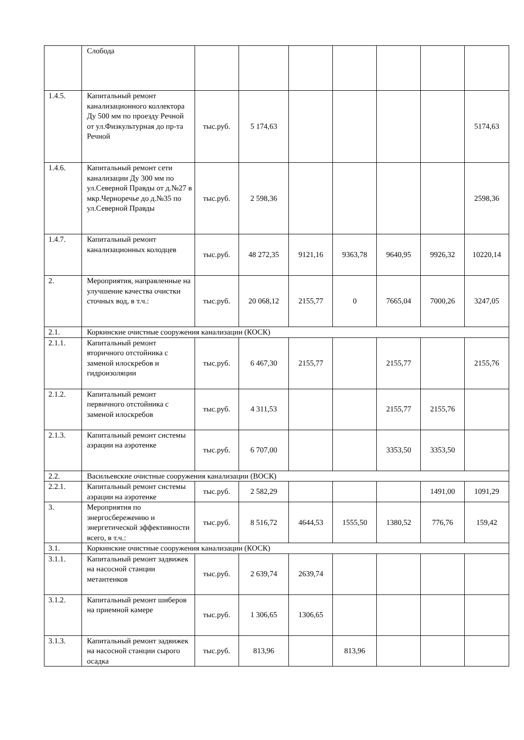| | Слобода | | | | | | | |
| 1.4.5. | Капитальный ремонт канализационного коллектора Ду 500 мм по проезду Речной от ул.Физкультурная до пр-та Речной | тыс.руб. | 5 174,63 | | | | | 5174,63 |
| 1.4.6. | Капитальный ремонт сети канализации Ду 300 мм по ул.Северной Правды от д.№27 в мкр.Черноречье до д.№35 по ул.Северной Правды | тыс.руб. | 2 598,36 | | | | | 2598,36 |
| 1.4.7. | Капитальный ремонт канализационных колодцев | тыс.руб. | 48 272,35 | 9121,16 | 9363,78 | 9640,95 | 9926,32 | 10220,14 |
| 2. | Мероприятия, направленные на улучшение качества очистки сточных вод, в т.ч.: | тыс.руб. | 20 068,12 | 2155,77 | 0 | 7665,04 | 7000,26 | 3247,05 |
| 2.1. | Коркинские очистные сооружения канализации (КОСК) | | | | | | | |
| 2.1.1. | Капитальный ремонт вторичного отстойника с заменой илоскребов и гидроизоляции | тыс.руб. | 6 467,30 | 2155,77 | | 2155,77 | | 2155,76 |
| 2.1.2. | Капитальный ремонт первичного отстойника с заменой илоскребов | тыс.руб. | 4 311,53 | | | 2155,77 | 2155,76 | |
| 2.1.3. | Капитальный ремонт системы аэрации на аэротенке | тыс.руб. | 6 707,00 | | | 3353,50 | 3353,50 | |
| 2.2. | Васильевские очистные сооружения канализации (ВОСК) | | | | | | | |
| 2.2.1. | Капитальный ремонт системы аэрации на аэротенке | тыс.руб. | 2 582,29 | | | | 1491,00 | 1091,29 |
| 3. | Мероприятия по энергосбережению и энергетической эффективности всего, в т.ч.: | тыс.руб. | 8 516,72 | 4644,53 | 1555,50 | 1380,52 | 776,76 | 159,42 |
| 3.1. | Коркинские очистные сооружения канализации (КОСК) | | | | | | | |
| 3.1.1. | Капитальный ремонт задвижек на насосной станции метантенков | тыс.руб. | 2 639,74 | 2639,74 | | | | |
| 3.1.2. | Капитальный ремонт шиберов на приемной камере | тыс.руб. | 1 306,65 | 1306,65 | | | | |
| 3.1.3. | Капитальный ремонт задвижек на насосной станции сырого осадка | тыс.руб. | 813,96 | | 813,96 | | | |